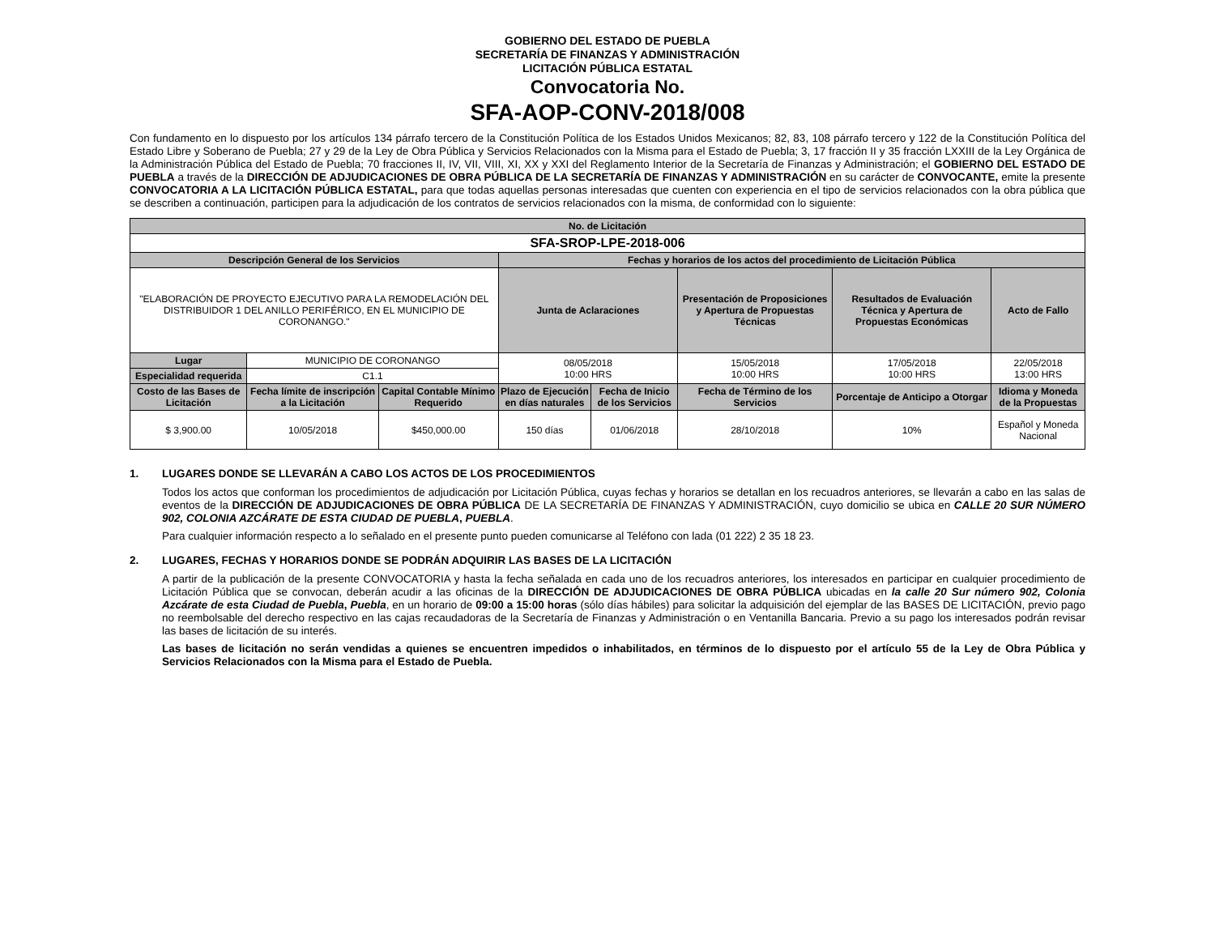GOBIERNO DEL ESTADO DE PUEBLA
SECRETARÍA DE FINANZAS Y ADMINISTRACIÓN
LICITACIÓN PÚBLICA ESTATAL
Convocatoria No.
SFA-AOP-CONV-2018/008
Con fundamento en lo dispuesto por los artículos 134 párrafo tercero de la Constitución Política de los Estados Unidos Mexicanos; 82, 83, 108 párrafo tercero y 122 de la Constitución Política del Estado Libre y Soberano de Puebla; 27 y 29 de la Ley de Obra Pública y Servicios Relacionados con la Misma para el Estado de Puebla; 3, 17 fracción II y 35 fracción LXXIII de la Ley Orgánica de la Administración Pública del Estado de Puebla; 70 fracciones II, IV, VII, VIII, XI, XX y XXI del Reglamento Interior de la Secretaría de Finanzas y Administración; el GOBIERNO DEL ESTADO DE PUEBLA a través de la DIRECCIÓN DE ADJUDICACIONES DE OBRA PÚBLICA DE LA SECRETARÍA DE FINANZAS Y ADMINISTRACIÓN en su carácter de CONVOCANTE, emite la presente CONVOCATORIA A LA LICITACIÓN PÚBLICA ESTATAL, para que todas aquellas personas interesadas que cuenten con experiencia en el tipo de servicios relacionados con la obra pública que se describen a continuación, participen para la adjudicación de los contratos de servicios relacionados con la misma, de conformidad con lo siguiente:
| No. de Licitación | | | | | | | |
| --- | --- | --- | --- | --- | --- | --- | --- |
| SFA-SROP-LPE-2018-006 | | | | | | | |
| Descripción General de los Servicios | | | Fechas y horarios de los actos del procedimiento de Licitación Pública | | | | |
| "ELABORACIÓN DE PROYECTO EJECUTIVO PARA LA REMODELACIÓN DEL DISTRIBUIDOR 1 DEL ANILLO PERIFÉRICO, EN EL MUNICIPIO DE CORONANGO." | | | Junta de Aclaraciones | | Presentación de Proposiciones y Apertura de Propuestas Técnicas | Resultados de Evaluación Técnica y Apertura de Propuestas Económicas | Acto de Fallo |
| Lugar | MUNICIPIO DE CORONANGO | | 08/05/2018 10:00 HRS | | 15/05/2018 10:00 HRS | 17/05/2018 10:00 HRS | 22/05/2018 13:00 HRS |
| Especialidad requerida | C1.1 | | | | | | |
| Costo de las Bases de Licitación | Fecha límite de inscripción a la Licitación | Capital Contable Mínimo Requerido | Plazo de Ejecución en días naturales | Fecha de Inicio de los Servicios | Fecha de Término de los Servicios | Porcentaje de Anticipo a Otorgar | Idioma y Moneda de la Propuestas |
| $ 3,900.00 | 10/05/2018 | $450,000.00 | 150 días | 01/06/2018 | 28/10/2018 | 10% | Español y Moneda Nacional |
1. LUGARES DONDE SE LLEVARÁN A CABO LOS ACTOS DE LOS PROCEDIMIENTOS
Todos los actos que conforman los procedimientos de adjudicación por Licitación Pública, cuyas fechas y horarios se detallan en los recuadros anteriores, se llevarán a cabo en las salas de eventos de la DIRECCIÓN DE ADJUDICACIONES DE OBRA PÚBLICA DE LA SECRETARÍA DE FINANZAS Y ADMINISTRACIÓN, cuyo domicilio se ubica en CALLE 20 SUR NÚMERO 902, COLONIA AZCÁRATE DE ESTA CIUDAD DE PUEBLA, PUEBLA.
Para cualquier información respecto a lo señalado en el presente punto pueden comunicarse al Teléfono con lada (01 222) 2 35 18 23.
2. LUGARES, FECHAS Y HORARIOS DONDE SE PODRÁN ADQUIRIR LAS BASES DE LA LICITACIÓN
A partir de la publicación de la presente CONVOCATORIA y hasta la fecha señalada en cada uno de los recuadros anteriores, los interesados en participar en cualquier procedimiento de Licitación Pública que se convocan, deberán acudir a las oficinas de la DIRECCIÓN DE ADJUDICACIONES DE OBRA PÚBLICA ubicadas en la calle 20 Sur número 902, Colonia Azcárate de esta Ciudad de Puebla, Puebla, en un horario de 09:00 a 15:00 horas (sólo días hábiles) para solicitar la adquisición del ejemplar de las BASES DE LICITACIÓN, previo pago no reembolsable del derecho respectivo en las cajas recaudadoras de la Secretaría de Finanzas y Administración o en Ventanilla Bancaria. Previo a su pago los interesados podrán revisar las bases de licitación de su interés.
Las bases de licitación no serán vendidas a quienes se encuentren impedidos o inhabilitados, en términos de lo dispuesto por el artículo 55 de la Ley de Obra Pública y Servicios Relacionados con la Misma para el Estado de Puebla.